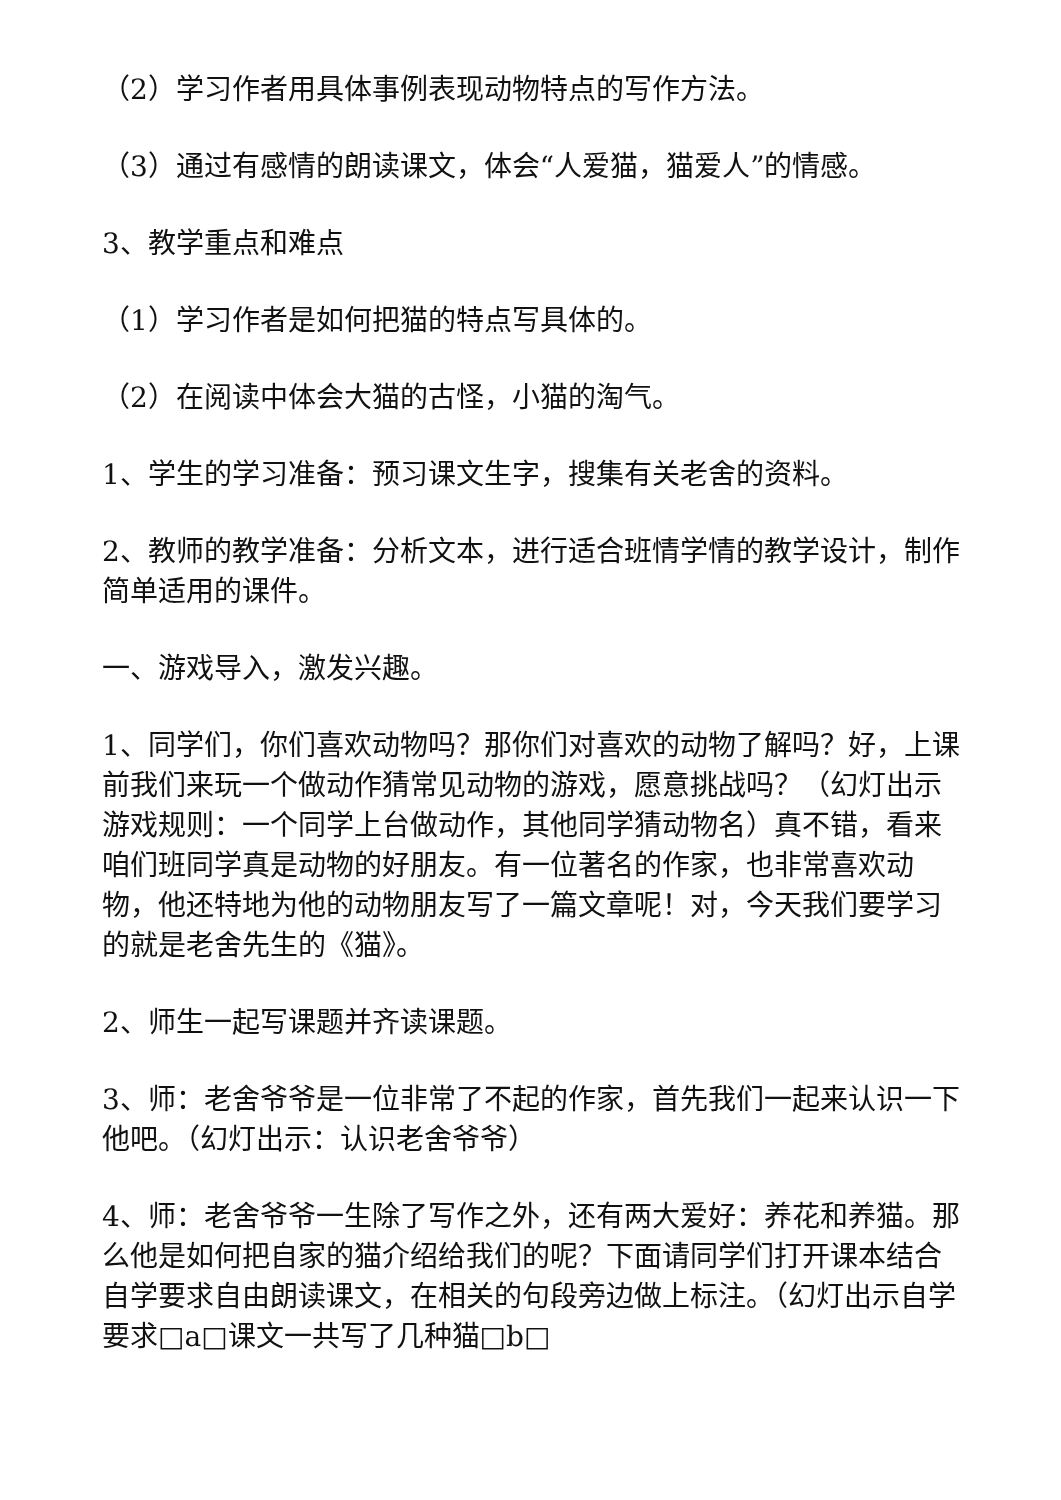（2）学习作者用具体事例表现动物特点的写作方法。
（3）通过有感情的朗读课文，体会“人爱猫，猫爱人”的情感。
3、教学重点和难点
（1）学习作者是如何把猫的特点写具体的。
（2）在阅读中体会大猫的古怪，小猫的淘气。
1、学生的学习准备：预习课文生字，搜集有关老舍的资料。
2、教师的教学准备：分析文本，进行适合班情学情的教学设计，制作简单适用的课件。
一、游戏导入，激发兴趣。
1、同学们，你们喜欢动物吗？那你们对喜欢的动物了解吗？好，上课前我们来玩一个做动作猜常见动物的游戏，愿意挑战吗？（幻灯出示游戏规则：一个同学上台做动作，其他同学猜动物名）真不错，看来咱们班同学真是动物的好朋友。有一位著名的作家，也非常喜欢动物，他还特地为他的动物朋友写了一篇文章呢！对，今天我们要学习的就是老舍先生的《猫》。
2、师生一起写课题并齐读课题。
3、师：老舍爷爷是一位非常了不起的作家，首先我们一起来认识一下他吧。（幻灯出示：认识老舍爷爷）
4、师：老舍爷爷一生除了写作之外，还有两大爱好：养花和养猫。那么他是如何把自家的猫介绍给我们的呢？下面请同学们打开课本结合自学要求自由朗读课文，在相关的句段旁边做上标注。（幻灯出示自学要求□a□课文一共写了几种猫□b□